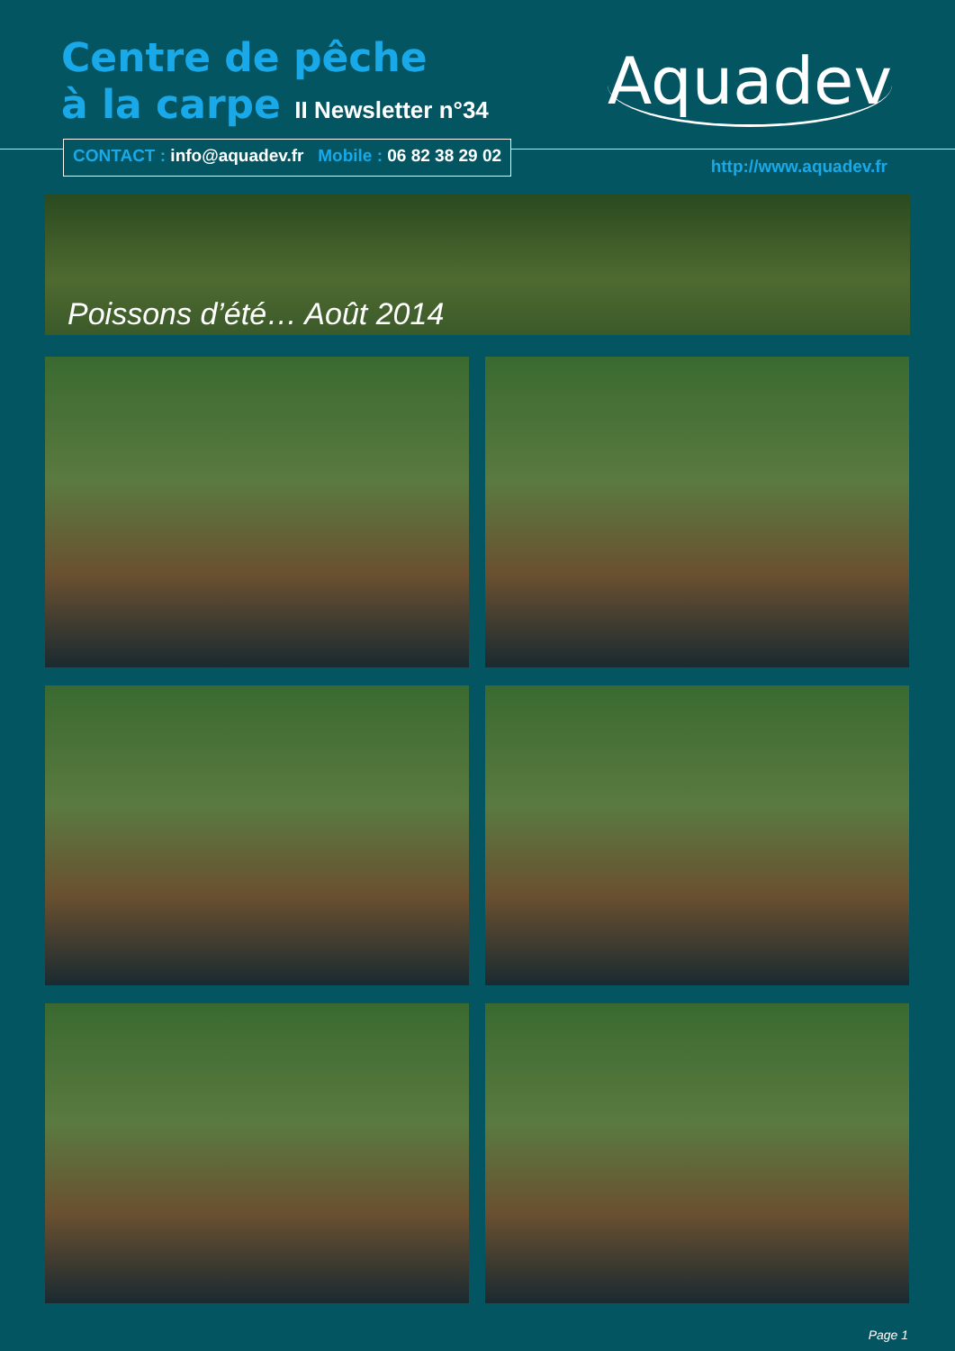Centre de pêche
à la carpe II Newsletter n°34
Aquadev
CONTACT : info@aquadev.fr Mobile : 06 82 38 29 02
http://www.aquadev.fr
Poissons d’été… Août 2014
Page 1